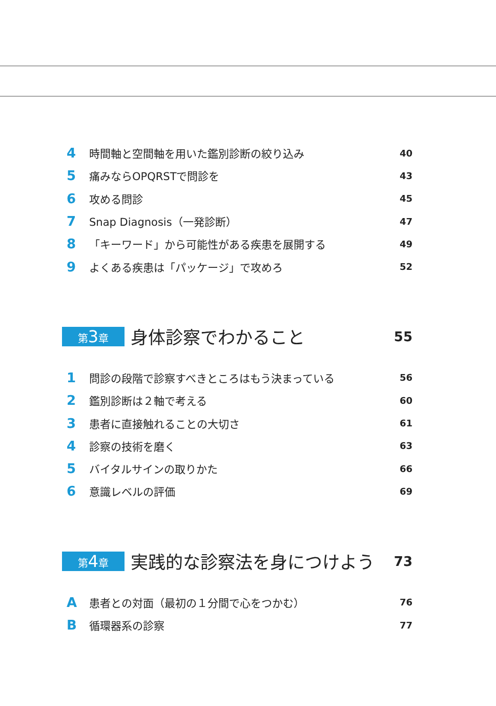4 時間軸と空間軸を用いた鑑別診断の絞り込み 40
5 痛みならOPQRSTで問診を 43
6 攻める問診 45
7 Snap Diagnosis（一発診断） 47
8 「キーワード」から可能性がある疾患を展開する 49
9 よくある疾患は「パッケージ」で攻めろ 52
第3章 身体診察でわかること 55
1 問診の段階で診察すべきところはもう決まっている 56
2 鑑別診断は２軸で考える 60
3 患者に直接触れることの大切さ 61
4 診察の技術を磨く 63
5 バイタルサインの取りかた 66
6 意識レベルの評価 69
第4章 実践的な診察法を身につけよう 73
A患者との対面（最初の１分間で心をつかむ） 76
B循環器系の診察 77